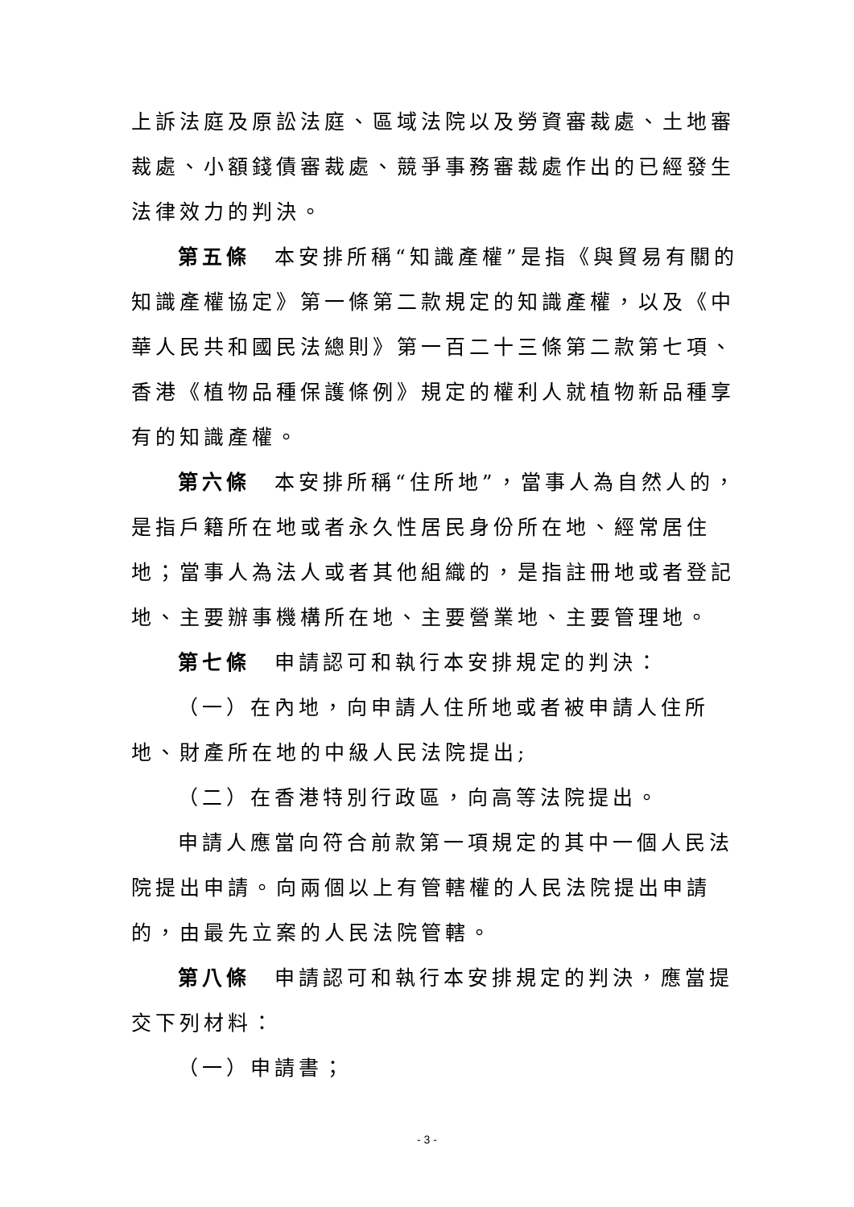上訴法庭及原訟法庭、區域法院以及勞資審裁處、土地審裁處、小額錢債審裁處、競爭事務審裁處作出的已經發生法律效力的判決。
第五條　本安排所稱“知識產權”是指《與貿易有關的知識產權協定》第一條第二款規定的知識產權，以及《中華人民共和國民法總則》第一百二十三條第二款第七項、香港《植物品種保護條例》規定的權利人就植物新品種享有的知識產權。
第六條　本安排所稱“住所地”，當事人為自然人的，是指戶籍所在地或者永久性居民身份所在地、經常居住地；當事人為法人或者其他組織的，是指註冊地或者登記地、主要辦事機構所在地、主要營業地、主要管理地。
第七條　申請認可和執行本安排規定的判決：
（一）在內地，向申請人住所地或者被申請人住所地、財產所在地的中級人民法院提出;
（二）在香港特別行政區，向高等法院提出。
申請人應當向符合前款第一項規定的其中一個人民法院提出申請。向兩個以上有管轄權的人民法院提出申請的，由最先立案的人民法院管轄。
第八條　申請認可和執行本安排規定的判決，應當提交下列材料：
（一）申請書；
- 3 -